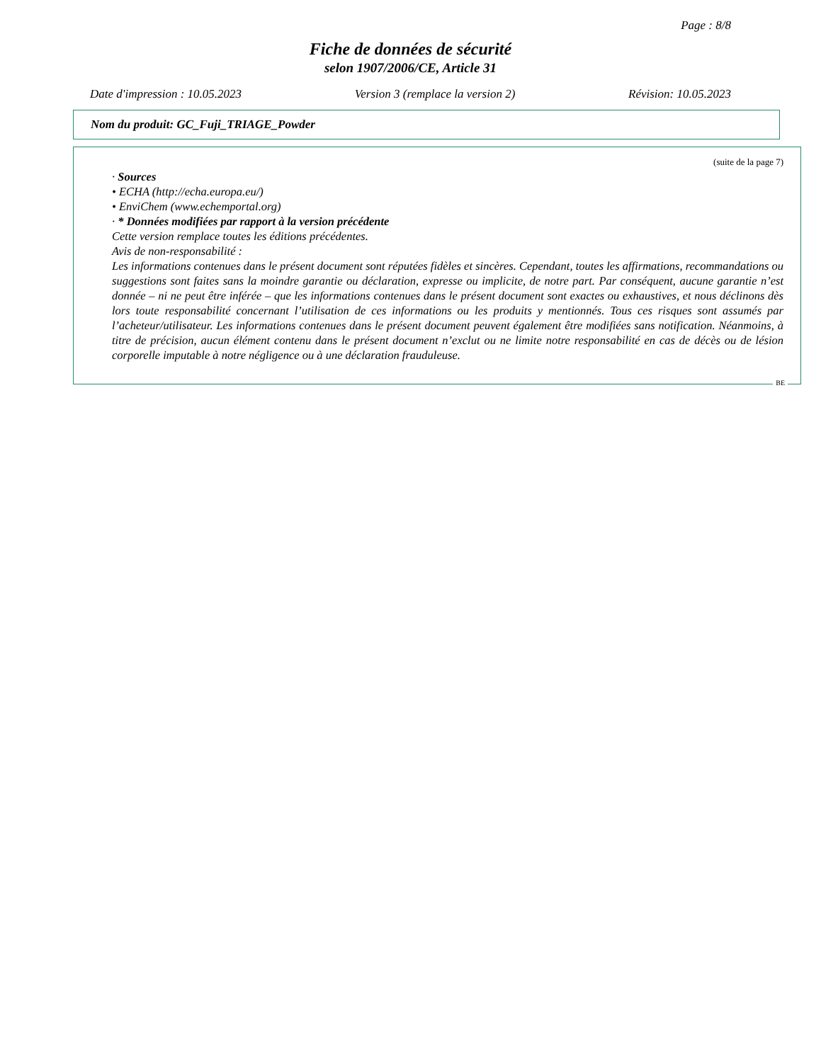Page : 8/8
Fiche de données de sécurité
selon 1907/2006/CE, Article 31
Date d'impression : 10.05.2023 Version 3 (remplace la version 2) Révision: 10.05.2023
Nom du produit: GC_Fuji_TRIAGE_Powder
(suite de la page 7)
· Sources
• ECHA (http://echa.europa.eu/)
• EnviChem (www.echemportal.org)
· * Données modifiées par rapport à la version précédente
Cette version remplace toutes les éditions précédentes.
Avis de non-responsabilité :
Les informations contenues dans le présent document sont réputées fidèles et sincères. Cependant, toutes les affirmations, recommandations ou suggestions sont faites sans la moindre garantie ou déclaration, expresse ou implicite, de notre part. Par conséquent, aucune garantie n’est donnée – ni ne peut être inférée – que les informations contenues dans le présent document sont exactes ou exhaustives, et nous déclinons dès lors toute responsabilité concernant l’utilisation de ces informations ou les produits y mentionnés. Tous ces risques sont assumés par l’acheteur/utilisateur. Les informations contenues dans le présent document peuvent également être modifiées sans notification. Néanmoins, à titre de précision, aucun élément contenu dans le présent document n’exclut ou ne limite notre responsabilité en cas de décès ou de lésion corporelle imputable à notre négligence ou à une déclaration frauduleuse.
BE